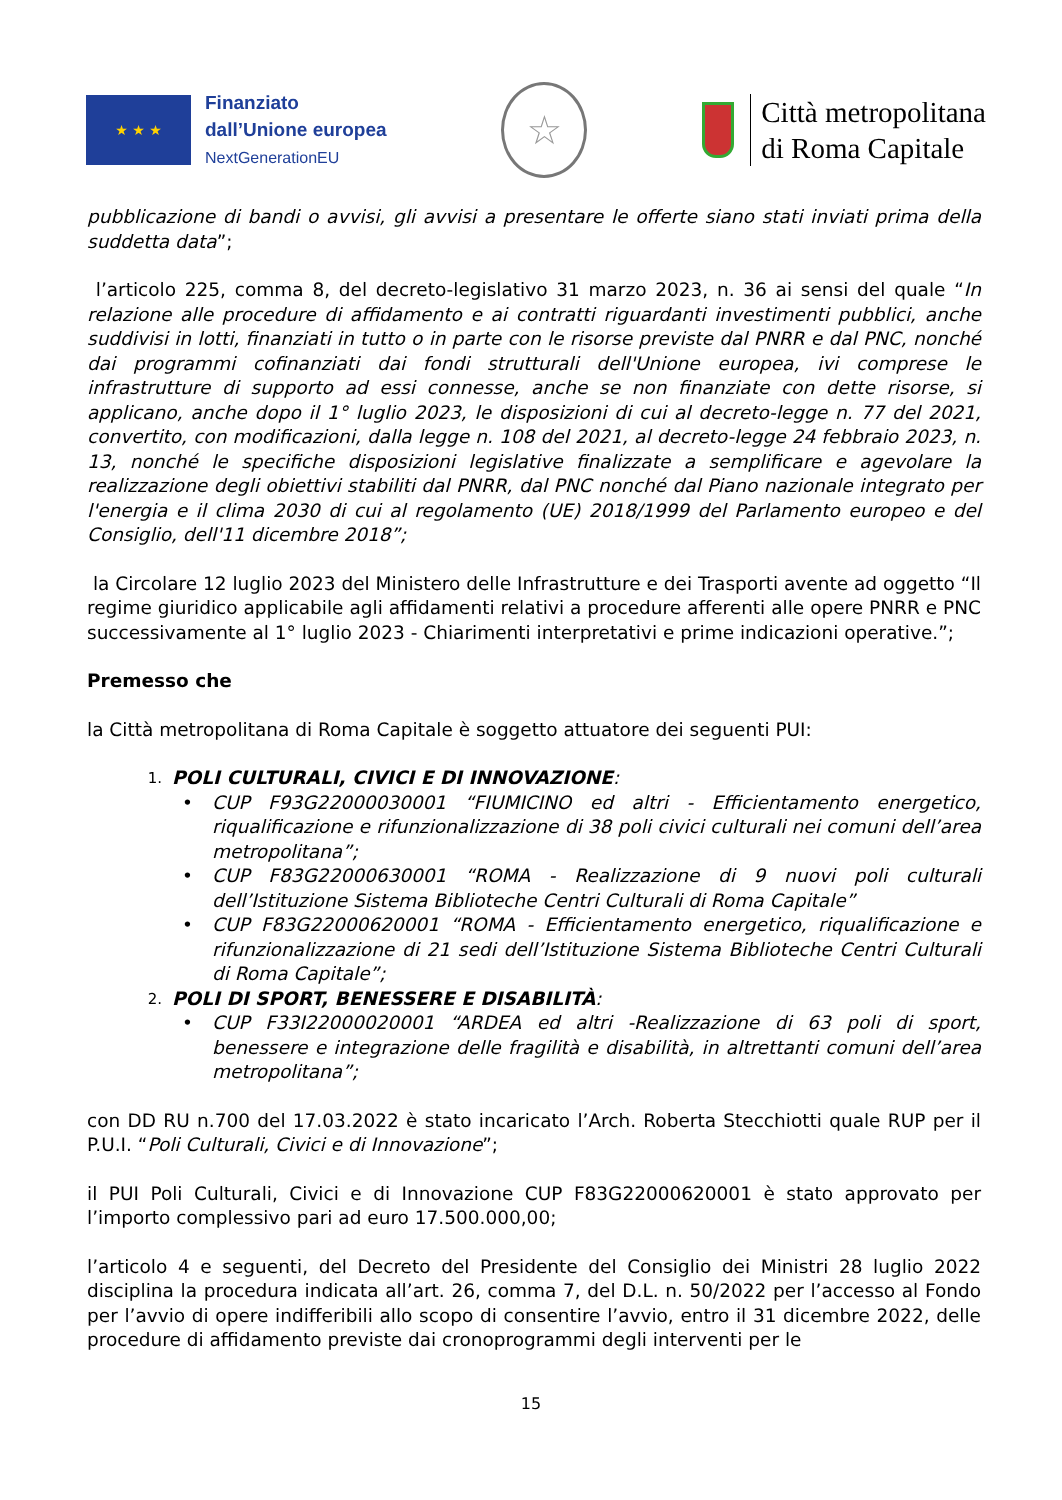★ ★ ★
Finanziato
dall’Unione europea
NextGenerationEU
☆
Città metropolitana
di Roma Capitale
pubblicazione di bandi o avvisi, gli avvisi a presentare le offerte siano stati inviati prima della suddetta data”;
l’articolo 225, comma 8, del decreto-legislativo 31 marzo 2023, n. 36 ai sensi del quale “In relazione alle procedure di affidamento e ai contratti riguardanti investimenti pubblici, anche suddivisi in lotti, finanziati in tutto o in parte con le risorse previste dal PNRR e dal PNC, nonché dai programmi cofinanziati dai fondi strutturali dell'Unione europea, ivi comprese le infrastrutture di supporto ad essi connesse, anche se non finanziate con dette risorse, si applicano, anche dopo il 1° luglio 2023, le disposizioni di cui al decreto-legge n. 77 del 2021, convertito, con modificazioni, dalla legge n. 108 del 2021, al decreto-legge 24 febbraio 2023, n. 13, nonché le specifiche disposizioni legislative finalizzate a semplificare e agevolare la realizzazione degli obiettivi stabiliti dal PNRR, dal PNC nonché dal Piano nazionale integrato per l'energia e il clima 2030 di cui al regolamento (UE) 2018/1999 del Parlamento europeo e del Consiglio, dell'11 dicembre 2018”;
la Circolare 12 luglio 2023 del Ministero delle Infrastrutture e dei Trasporti avente ad oggetto “Il regime giuridico applicabile agli affidamenti relativi a procedure afferenti alle opere PNRR e PNC successivamente al 1° luglio 2023 - Chiarimenti interpretativi e prime indicazioni operative.”;
Premesso che
la Città metropolitana di Roma Capitale è soggetto attuatore dei seguenti PUI:
1.
POLI CULTURALI, CIVICI E DI INNOVAZIONE:
• CUP F93G22000030001 “FIUMICINO ed altri - Efficientamento energetico, riqualificazione e rifunzionalizzazione di 38 poli civici culturali nei comuni dell’area metropolitana”;
• CUP F83G22000630001 “ROMA - Realizzazione di 9 nuovi poli culturali dell’Istituzione Sistema Biblioteche Centri Culturali di Roma Capitale”
• CUP F83G22000620001 “ROMA - Efficientamento energetico, riqualificazione e rifunzionalizzazione di 21 sedi dell’Istituzione Sistema Biblioteche Centri Culturali di Roma Capitale”;
2.
POLI DI SPORT, BENESSERE E DISABILITÀ:
• CUP F33I22000020001 “ARDEA ed altri -Realizzazione di 63 poli di sport, benessere e integrazione delle fragilità e disabilità, in altrettanti comuni dell’area metropolitana”;
con DD RU n.700 del 17.03.2022 è stato incaricato l’Arch. Roberta Stecchiotti quale RUP per il P.U.I. “Poli Culturali, Civici e di Innovazione”;
il PUI Poli Culturali, Civici e di Innovazione CUP F83G22000620001 è stato approvato per l’importo complessivo pari ad euro 17.500.000,00;
l’articolo 4 e seguenti, del Decreto del Presidente del Consiglio dei Ministri 28 luglio 2022 disciplina la procedura indicata all’art. 26, comma 7, del D.L. n. 50/2022 per l’accesso al Fondo per l’avvio di opere indifferibili allo scopo di consentire l’avvio, entro il 31 dicembre 2022, delle procedure di affidamento previste dai cronoprogrammi degli interventi per le
15